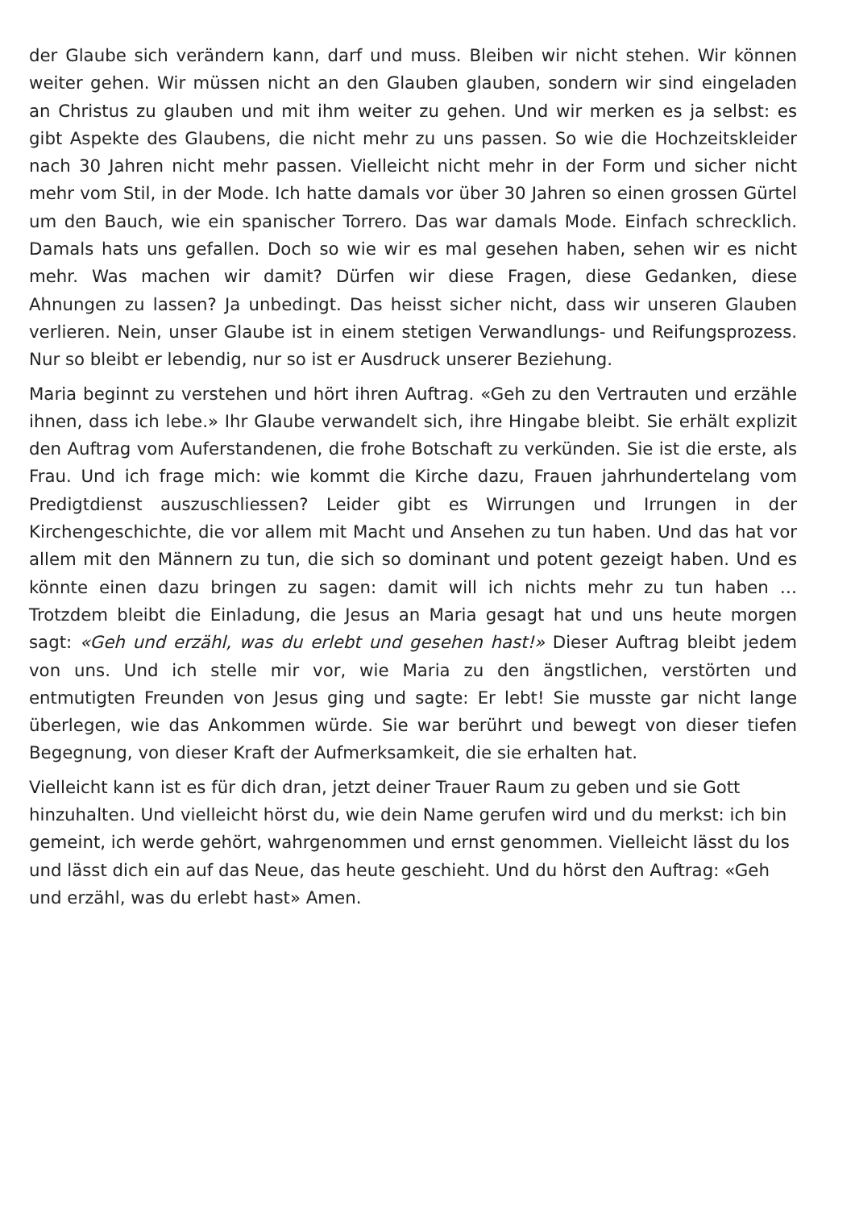der Glaube sich verändern kann, darf und muss. Bleiben wir nicht stehen. Wir können weiter gehen. Wir müssen nicht an den Glauben glauben, sondern wir sind eingeladen an Christus zu glauben und mit ihm weiter zu gehen. Und wir merken es ja selbst: es gibt Aspekte des Glaubens, die nicht mehr zu uns passen. So wie die Hochzeitskleider nach 30 Jahren nicht mehr passen. Vielleicht nicht mehr in der Form und sicher nicht mehr vom Stil, in der Mode. Ich hatte damals vor über 30 Jahren so einen grossen Gürtel um den Bauch, wie ein spanischer Torrero. Das war damals Mode. Einfach schrecklich. Damals hats uns gefallen. Doch so wie wir es mal gesehen haben, sehen wir es nicht mehr. Was machen wir damit? Dürfen wir diese Fragen, diese Gedanken, diese Ahnungen zu lassen? Ja unbedingt. Das heisst sicher nicht, dass wir unseren Glauben verlieren. Nein, unser Glaube ist in einem stetigen Verwandlungs- und Reifungsprozess. Nur so bleibt er lebendig, nur so ist er Ausdruck unserer Beziehung.
Maria beginnt zu verstehen und hört ihren Auftrag. «Geh zu den Vertrauten und erzähle ihnen, dass ich lebe.» Ihr Glaube verwandelt sich, ihre Hingabe bleibt. Sie erhält explizit den Auftrag vom Auferstandenen, die frohe Botschaft zu verkünden. Sie ist die erste, als Frau. Und ich frage mich: wie kommt die Kirche dazu, Frauen jahrhundertelang vom Predigtdienst auszuschliessen? Leider gibt es Wirrungen und Irrungen in der Kirchengeschichte, die vor allem mit Macht und Ansehen zu tun haben. Und das hat vor allem mit den Männern zu tun, die sich so dominant und potent gezeigt haben. Und es könnte einen dazu bringen zu sagen: damit will ich nichts mehr zu tun haben … Trotzdem bleibt die Einladung, die Jesus an Maria gesagt hat und uns heute morgen sagt: «Geh und erzähl, was du erlebt und gesehen hast!» Dieser Auftrag bleibt jedem von uns. Und ich stelle mir vor, wie Maria zu den ängstlichen, verstörten und entmutigten Freunden von Jesus ging und sagte: Er lebt! Sie musste gar nicht lange überlegen, wie das Ankommen würde. Sie war berührt und bewegt von dieser tiefen Begegnung, von dieser Kraft der Aufmerksamkeit, die sie erhalten hat.
Vielleicht kann ist es für dich dran, jetzt deiner Trauer Raum zu geben und sie Gott hinzuhalten. Und vielleicht hörst du, wie dein Name gerufen wird und du merkst: ich bin gemeint, ich werde gehört, wahrgenommen und ernst genommen. Vielleicht lässt du los und lässt dich ein auf das Neue, das heute geschieht. Und du hörst den Auftrag: «Geh und erzähl, was du erlebt hast» Amen.